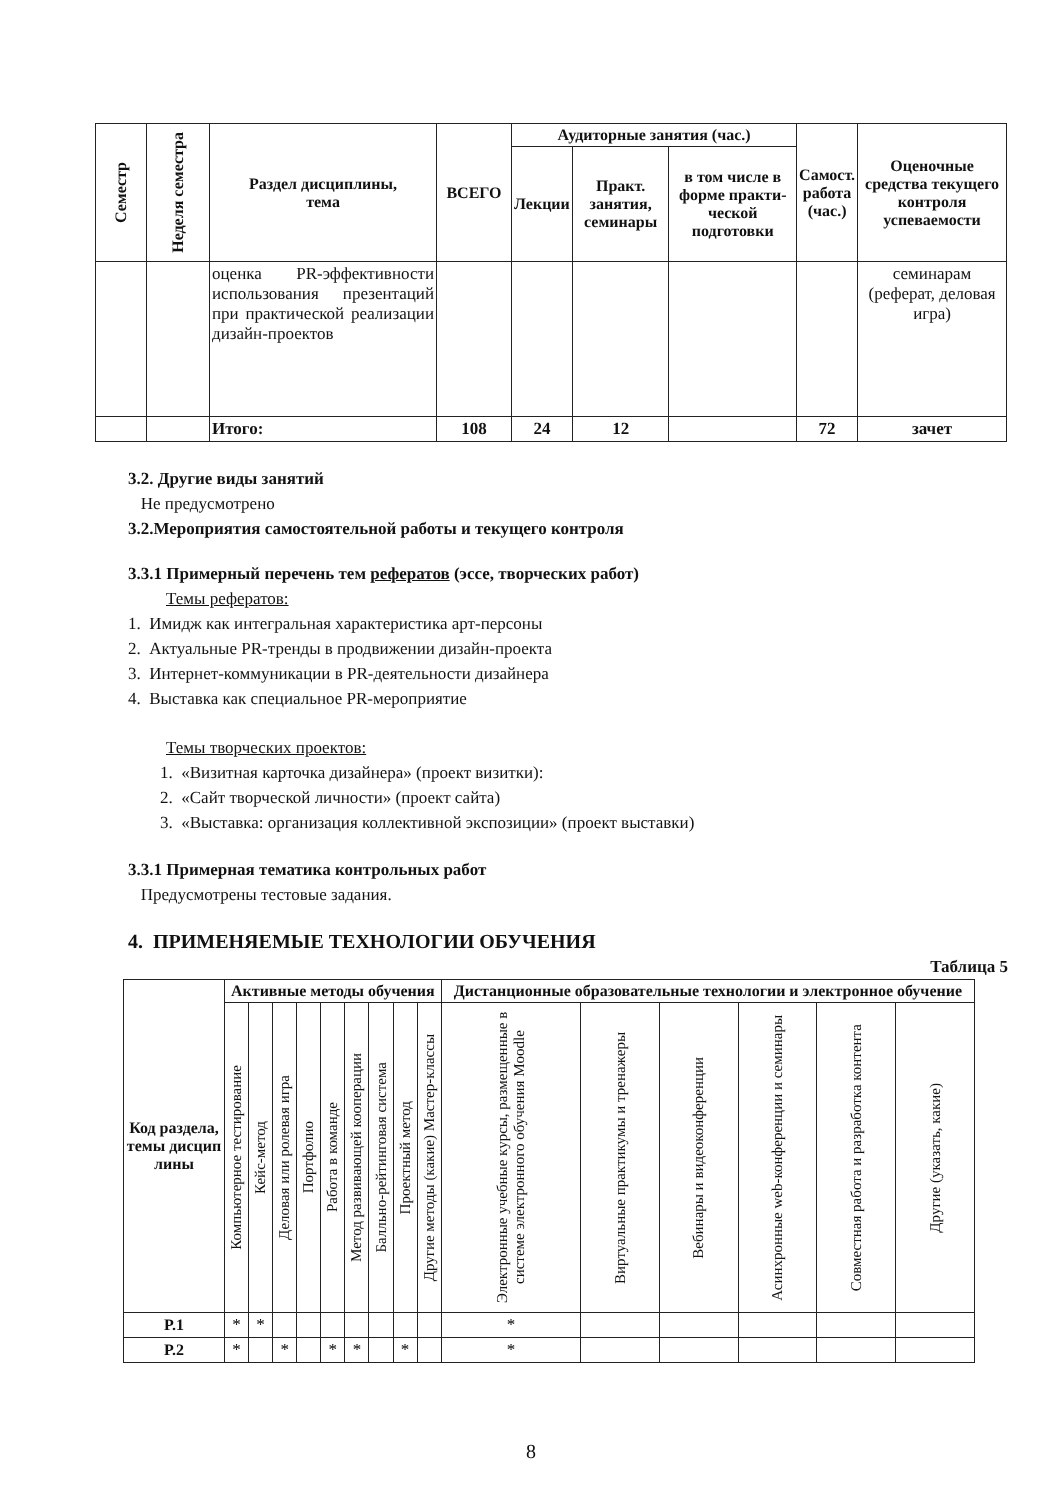| Семестр | Неделя семестра | Раздел дисциплины, тема | ВСЕГО | Аудиторные занятия (час.) | | | Самост. работа (час.) | Оценочные средства текущего контроля успеваемости |
| --- | --- | --- | --- | --- | --- | --- | --- | --- |
| | | | | Лекции | Практ. занятия, семинары | в том числе в форме практи-ческой подготовки | | |
| | | оценка PR-эффективности использования презентаций при практической реализации дизайн-проектов | | | | | | семинарам (реферат, деловая игра) |
| | | Итого: | 108 | 24 | 12 | | 72 | зачет |
3.2. Другие виды занятий
Не предусмотрено
3.2.Мероприятия самостоятельной работы и текущего контроля
3.3.1 Примерный перечень тем рефератов (эссе, творческих работ)
Темы рефератов:
1. Имидж как интегральная характеристика арт-персоны
2. Актуальные PR-тренды в продвижении дизайн-проекта
3. Интернет-коммуникации в PR-деятельности дизайнера
4. Выставка как специальное PR-мероприятие
Темы творческих проектов:
1. «Визитная карточка дизайнера» (проект визитки):
2. «Сайт творческой личности» (проект сайта)
3. «Выставка: организация коллективной экспозиции» (проект выставки)
3.3.1 Примерная тематика контрольных работ
Предусмотрены тестовые задания.
4. ПРИМЕНЯЕМЫЕ ТЕХНОЛОГИИ ОБУЧЕНИЯ
Таблица 5
| Код раздела, темы дисцип лины | Активные методы обучения | | | | | | | | | Дистанционные образовательные технологии и электронное обучение | | | | | |
| --- | --- | --- | --- | --- | --- | --- | --- | --- | --- | --- | --- | --- | --- | --- | --- |
| | Компьютерное тестирование | Кейс-метод | Деловая или ролевая игра | Портфолио | Работа в команде | Метод развивающей кооперации | Балльно-рейтинговая система | Проектный метод | Другие методы (какие) Мастер-классы | Электронные учебные курсы, размещенные в системе электронного обучения Moodle | Виртуальные практикумы и тренажеры | Вебинары и видеоконференции | Асинхронные web-конференции и семинары | Совместная работа и разработка контента | Другие (указать, какие) |
| Р.1 | * | * | | | | | | | | * | | | | | |
| Р.2 | * | | * | | * | * | | * | | * | | | | | |
8